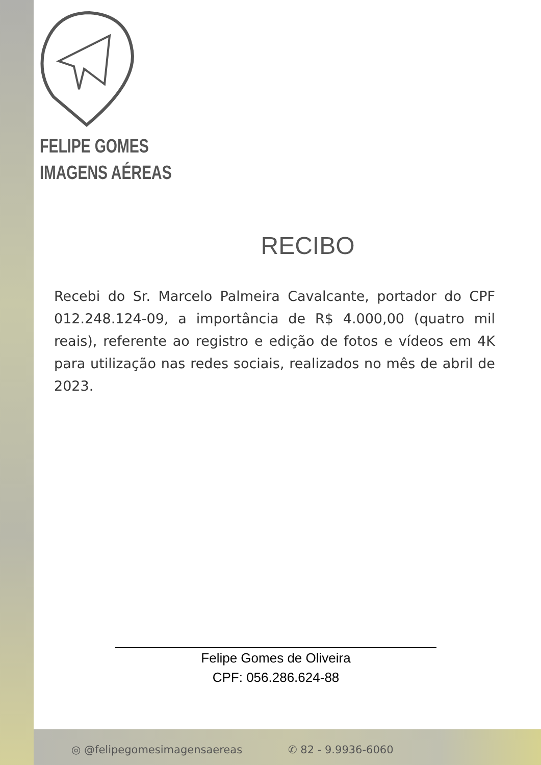FELIPE GOMES
IMAGENS AÉREAS
RECIBO
Recebi do Sr. Marcelo Palmeira Cavalcante, portador do CPF 012.248.124-09, a importância de R$ 4.000,00 (quatro mil reais), referente ao registro e edição de fotos e vídeos em 4K para utilização nas redes sociais, realizados no mês de abril de 2023.
Felipe Gomes de Oliveira
CPF: 056.286.624-88
◎ @felipegomesimagensaereas ✆ 82 - 9.9936-6060